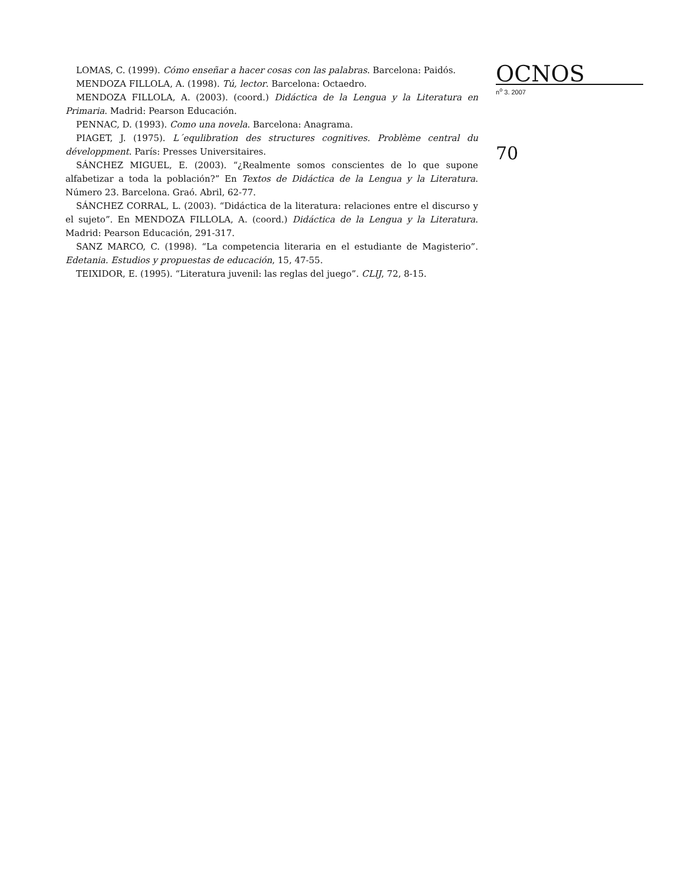LOMAS, C. (1999). Cómo enseñar a hacer cosas con las palabras. Barcelona: Paidós.
MENDOZA FILLOLA, A. (1998). Tú, lector. Barcelona: Octaedro.
MENDOZA FILLOLA, A. (2003). (coord.) Didáctica de la Lengua y la Literatura en Primaria. Madrid: Pearson Educación.
PENNAC, D. (1993). Como una novela. Barcelona: Anagrama.
PIAGET, J. (1975). L´equlibration des structures cognitives. Problème central du développment. París: Presses Universitaires.
SÁNCHEZ MIGUEL, E. (2003). “¿Realmente somos conscientes de lo que supone alfabetizar a toda la población?” En Textos de Didáctica de la Lengua y la Literatura. Número 23. Barcelona. Graó. Abril, 62-77.
SÁNCHEZ CORRAL, L. (2003). “Didáctica de la literatura: relaciones entre el discurso y el sujeto”. En MENDOZA FILLOLA, A. (coord.) Didáctica de la Lengua y la Literatura. Madrid: Pearson Educación, 291-317.
SANZ MARCO, C. (1998). “La competencia literaria en el estudiante de Magisterio”. Edetania. Estudios y propuestas de educación, 15, 47-55.
TEIXIDOR, E. (1995). “Literatura juvenil: las reglas del juego”. CLIJ, 72, 8-15.
OCNOS
n<sup>o</sup> 3. 2007
70